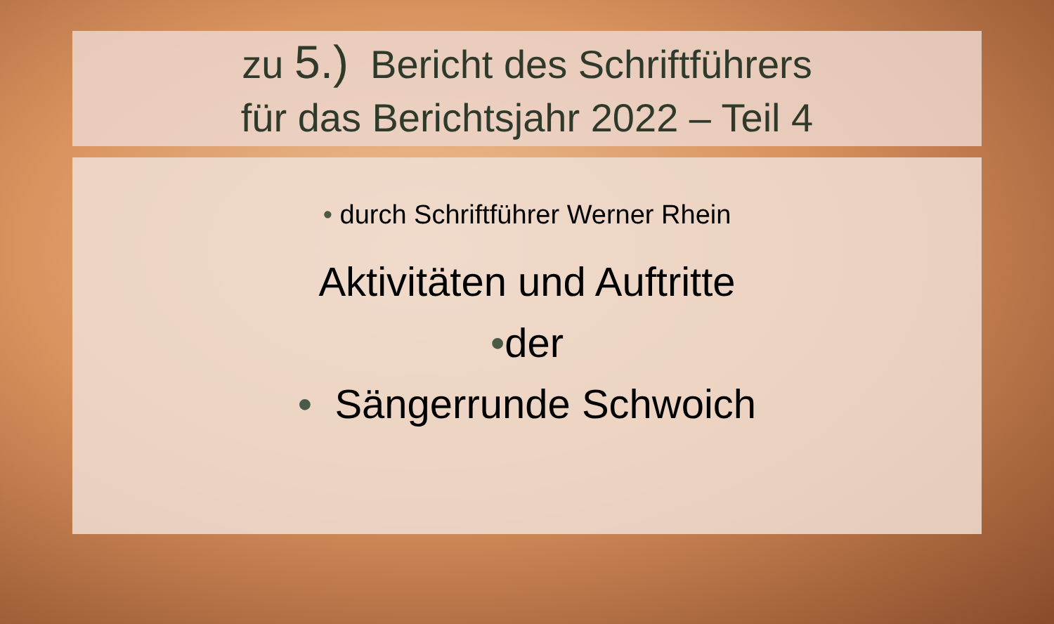zu 5.) Bericht des Schriftführers
für das Berichtsjahr 2022 – Teil 4
• durch Schriftführer Werner Rhein
Aktivitäten und Auftritte
•der
• Sängerrunde Schwoich